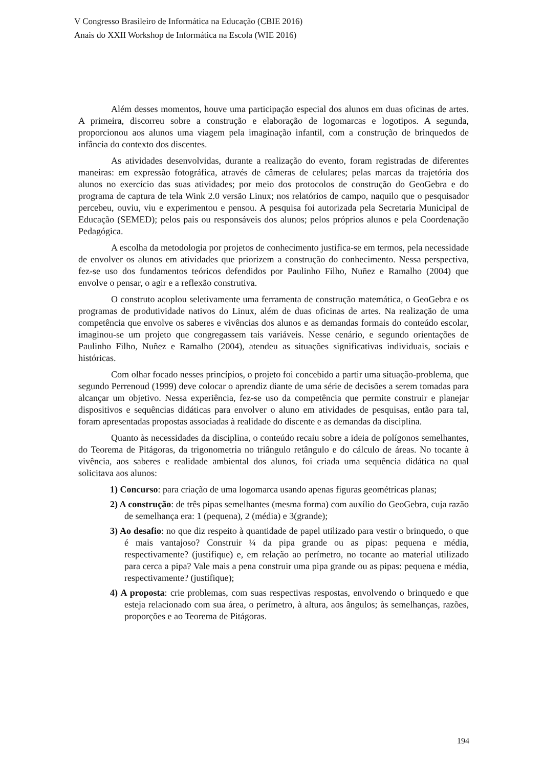V Congresso Brasileiro de Informática na Educação (CBIE 2016)
Anais do XXII Workshop de Informática na Escola (WIE 2016)
Além desses momentos, houve uma participação especial dos alunos em duas oficinas de artes. A primeira, discorreu sobre a construção e elaboração de logomarcas e logotipos. A segunda, proporcionou aos alunos uma viagem pela imaginação infantil, com a construção de brinquedos de infância do contexto dos discentes.
As atividades desenvolvidas, durante a realização do evento, foram registradas de diferentes maneiras: em expressão fotográfica, através de câmeras de celulares; pelas marcas da trajetória dos alunos no exercício das suas atividades; por meio dos protocolos de construção do GeoGebra e do programa de captura de tela Wink 2.0 versão Linux; nos relatórios de campo, naquilo que o pesquisador percebeu, ouviu, viu e experimentou e pensou. A pesquisa foi autorizada pela Secretaria Municipal de Educação (SEMED); pelos pais ou responsáveis dos alunos; pelos próprios alunos e pela Coordenação Pedagógica.
A escolha da metodologia por projetos de conhecimento justifica-se em termos, pela necessidade de envolver os alunos em atividades que priorizem a construção do conhecimento. Nessa perspectiva, fez-se uso dos fundamentos teóricos defendidos por Paulinho Filho, Nuñez e Ramalho (2004) que envolve o pensar, o agir e a reflexão construtiva.
O construto acoplou seletivamente uma ferramenta de construção matemática, o GeoGebra e os programas de produtividade nativos do Linux, além de duas oficinas de artes. Na realização de uma competência que envolve os saberes e vivências dos alunos e as demandas formais do conteúdo escolar, imaginou-se um projeto que congregassem tais variáveis. Nesse cenário, e segundo orientações de Paulinho Filho, Nuñez e Ramalho (2004), atendeu as situações significativas individuais, sociais e históricas.
Com olhar focado nesses princípios, o projeto foi concebido a partir uma situação-problema, que segundo Perrenoud (1999) deve colocar o aprendiz diante de uma série de decisões a serem tomadas para alcançar um objetivo. Nessa experiência, fez-se uso da competência que permite construir e planejar dispositivos e sequências didáticas para envolver o aluno em atividades de pesquisas, então para tal, foram apresentadas propostas associadas à realidade do discente e as demandas da disciplina.
Quanto às necessidades da disciplina, o conteúdo recaiu sobre a ideia de polígonos semelhantes, do Teorema de Pitágoras, da trigonometria no triângulo retângulo e do cálculo de áreas. No tocante à vivência, aos saberes e realidade ambiental dos alunos, foi criada uma sequência didática na qual solicitava aos alunos:
1) Concurso: para criação de uma logomarca usando apenas figuras geométricas planas;
2) A construção: de três pipas semelhantes (mesma forma) com auxílio do GeoGebra, cuja razão de semelhança era: 1 (pequena), 2 (média) e 3(grande);
3) Ao desafio: no que diz respeito à quantidade de papel utilizado para vestir o brinquedo, o que é mais vantajoso? Construir ¼ da pipa grande ou as pipas: pequena e média, respectivamente? (justifique) e, em relação ao perímetro, no tocante ao material utilizado para cerca a pipa? Vale mais a pena construir uma pipa grande ou as pipas: pequena e média, respectivamente? (justifique);
4) A proposta: crie problemas, com suas respectivas respostas, envolvendo o brinquedo e que esteja relacionado com sua área, o perímetro, à altura, aos ângulos; às semelhanças, razões, proporções e ao Teorema de Pitágoras.
194